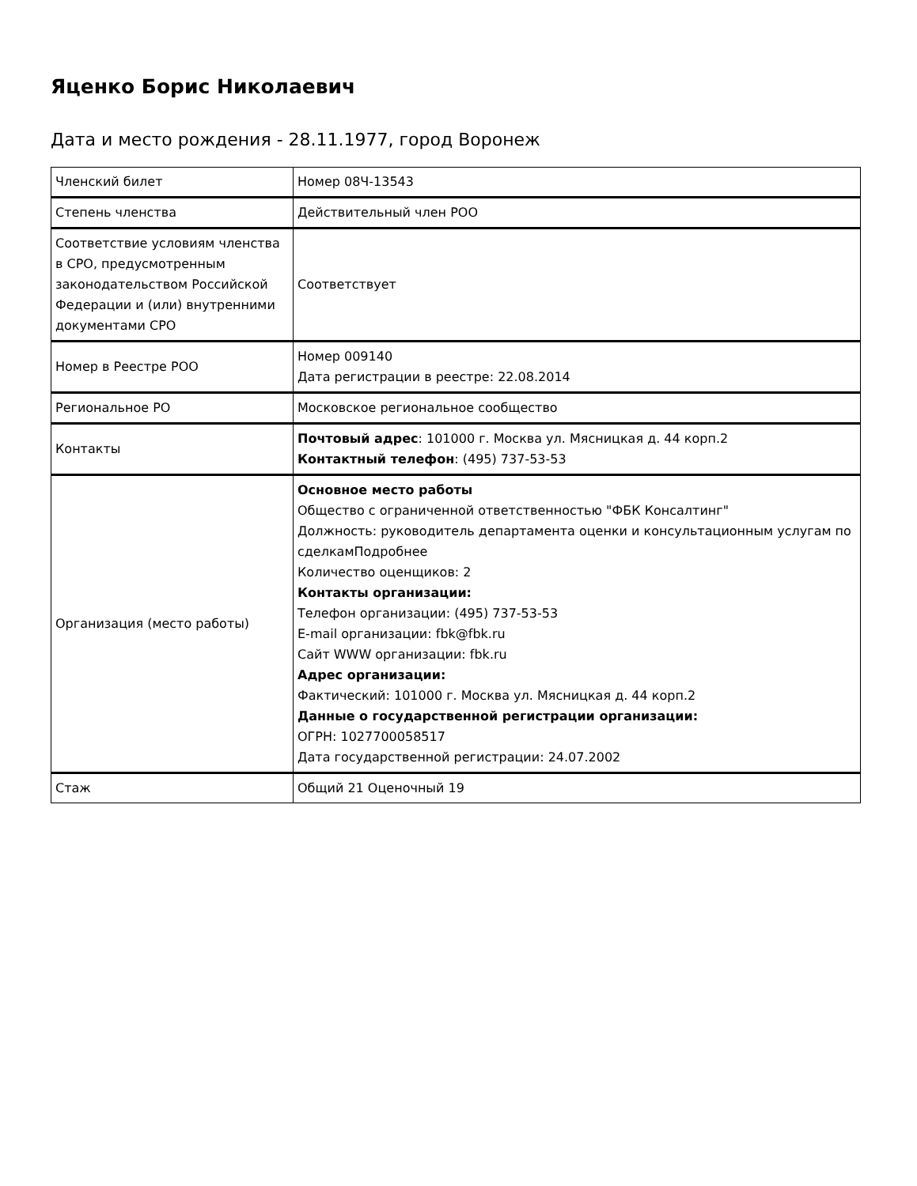Яценко Борис Николаевич
Дата и место рождения - 28.11.1977, город Воронеж
| Членский билет | Номер 08Ч-13543 |
| Степень членства | Действительный член РОО |
| Соответствие условиям членства в СРО, предусмотренным законодательством Российской Федерации и (или) внутренними документами СРО | Соответствует |
| Номер в Реестре РОО | Номер 009140 Дата регистрации в реестре: 22.08.2014 |
| Региональное РО | Московское региональное сообщество |
| Контакты | Почтовый адрес : 101000 г. Москва ул. Мясницкая д. 44 корп.2 Контактный телефон : (495) 737-53-53 |
| Организация (место работы) | Основное место работы Общество с ограниченной ответственностью "ФБК Консалтинг" Должность: руководитель департамента оценки и консультационным услугам по сделкамПодробнее Количество оценщиков: 2 Контакты организации: Телефон организации: (495) 737-53-53 E-mail организации: fbk@fbk.ru Сайт WWW организации: fbk.ru Адрес организации: Фактический: 101000 г. Москва ул. Мясницкая д. 44 корп.2 Данные о государственной регистрации организации: ОГРН: 1027700058517 Дата государственной регистрации: 24.07.2002 |
| Стаж | Общий 21 Оценочный 19 |